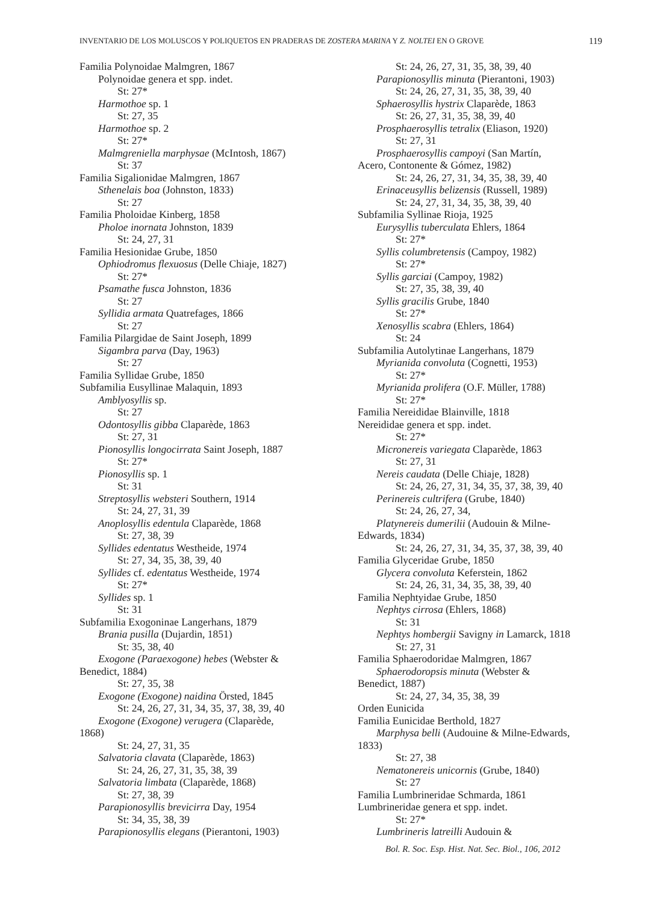INVENTARIO DE LOS MOLUSCOS Y POLIQUETOS EN PRADERAS DE ZOSTERA MARINA Y Z. NOLTEI EN O GROVE 119
Familia Polynoidae Malmgren, 1867
Polynoidae genera et spp. indet.
St: 27*
Harmothoe sp. 1
St: 27, 35
Harmothoe sp. 2
St: 27*
Malmgreniella marphysae (McIntosh, 1867)
St: 37
Familia Sigalionidae Malmgren, 1867
Sthenelais boa (Johnston, 1833)
St: 27
Familia Pholoidae Kinberg, 1858
Pholoe inornata Johnston, 1839
St: 24, 27, 31
Familia Hesionidae Grube, 1850
Ophiodromus flexuosus (Delle Chiaje, 1827)
St: 27*
Psamathe fusca Johnston, 1836
St: 27
Syllidia armata Quatrefages, 1866
St: 27
Familia Pilargidae de Saint Joseph, 1899
Sigambra parva (Day, 1963)
St: 27
Familia Syllidae Grube, 1850
Subfamilia Eusyllinae Malaquin, 1893
Amblyosyllis sp.
St: 27
Odontosyllis gibba Claparède, 1863
St: 27, 31
Pionosyllis longocirrata Saint Joseph, 1887
St: 27*
Pionosyllis sp. 1
St: 31
Streptosyllis websteri Southern, 1914
St: 24, 27, 31, 39
Anoplosyllis edentula Claparède, 1868
St: 27, 38, 39
Syllides edentatus Westheide, 1974
St: 27, 34, 35, 38, 39, 40
Syllides cf. edentatus Westheide, 1974
St: 27*
Syllides sp. 1
St: 31
Subfamilia Exogoninae Langerhans, 1879
Brania pusilla (Dujardin, 1851)
St: 35, 38, 40
Exogone (Paraexogone) hebes (Webster &
Benedict, 1884)
St: 27, 35, 38
Exogone (Exogone) naidina Örsted, 1845
St: 24, 26, 27, 31, 34, 35, 37, 38, 39, 40
Exogone (Exogone) verugera (Claparède,
1868)
St: 24, 27, 31, 35
Salvatoria clavata (Claparède, 1863)
St: 24, 26, 27, 31, 35, 38, 39
Salvatoria limbata (Claparède, 1868)
St: 27, 38, 39
Parapionosyllis brevicirra Day, 1954
St: 34, 35, 38, 39
Parapionosyllis elegans (Pierantoni, 1903)
St: 24, 26, 27, 31, 35, 38, 39, 40
Parapionosyllis minuta (Pierantoni, 1903)
St: 24, 26, 27, 31, 35, 38, 39, 40
Sphaerosyllis hystrix Claparède, 1863
St: 26, 27, 31, 35, 38, 39, 40
Prosphaerosyllis tetralix (Eliason, 1920)
St: 27, 31
Prosphaerosyllis campoyi (San Martín,
Acero, Contonente & Gómez, 1982)
St: 24, 26, 27, 31, 34, 35, 38, 39, 40
Erinaceusyllis belizensis (Russell, 1989)
St: 24, 27, 31, 34, 35, 38, 39, 40
Subfamilia Syllinae Rioja, 1925
Eurysyllis tuberculata Ehlers, 1864
St: 27*
Syllis columbretensis (Campoy, 1982)
St: 27*
Syllis garciai (Campoy, 1982)
St: 27, 35, 38, 39, 40
Syllis gracilis Grube, 1840
St: 27*
Xenosyllis scabra (Ehlers, 1864)
St: 24
Subfamilia Autolytinae Langerhans, 1879
Myrianida convoluta (Cognetti, 1953)
St: 27*
Myrianida prolifera (O.F. Müller, 1788)
St: 27*
Familia Nereididae Blainville, 1818
Nereididae genera et spp. indet.
St: 27*
Micronereis variegata Claparède, 1863
St: 27, 31
Nereis caudata (Delle Chiaje, 1828)
St: 24, 26, 27, 31, 34, 35, 37, 38, 39, 40
Perinereis cultrifera (Grube, 1840)
St: 24, 26, 27, 34,
Platynereis dumerilii (Audouin & Milne-
Edwards, 1834)
St: 24, 26, 27, 31, 34, 35, 37, 38, 39, 40
Familia Glyceridae Grube, 1850
Glycera convoluta Keferstein, 1862
St: 24, 26, 31, 34, 35, 38, 39, 40
Familia Nephtyidae Grube, 1850
Nephtys cirrosa (Ehlers, 1868)
St: 31
Nephtys hombergii Savigny in Lamarck, 1818
St: 27, 31
Familia Sphaerodoridae Malmgren, 1867
Sphaerodoropsis minuta (Webster &
Benedict, 1887)
St: 24, 27, 34, 35, 38, 39
Orden Eunicida
Familia Eunicidae Berthold, 1827
Marphysa belli (Audouine & Milne-Edwards,
1833)
St: 27, 38
Nematonereis unicornis (Grube, 1840)
St: 27
Familia Lumbrineridae Schmarda, 1861
Lumbrineridae genera et spp. indet.
St: 27*
Lumbrineris latreilli Audouin &
Bol. R. Soc. Esp. Hist. Nat. Sec. Biol., 106, 2012